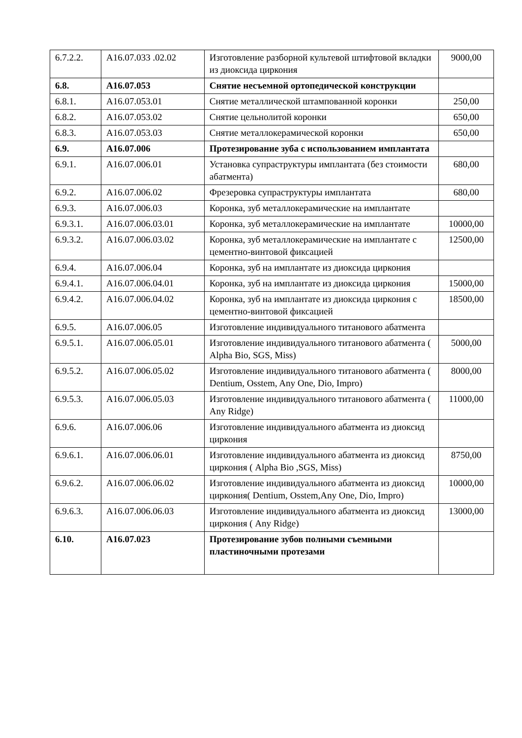| 6.7.2.2. | А16.07.033 .02.02 | Изготовление разборной культевой штифтовой вкладки из диоксида циркония | 9000,00 |
| 6.8. | А16.07.053 | Снятие несъемной ортопедической конструкции | |
| 6.8.1. | А16.07.053.01 | Снятие металлической штампованной коронки | 250,00 |
| 6.8.2. | А16.07.053.02 | Снятие цельнолитой коронки | 650,00 |
| 6.8.3. | А16.07.053.03 | Снятие металлокерамической коронки | 650,00 |
| 6.9. | А16.07.006 | Протезирование зуба с использованием имплантата | |
| 6.9.1. | А16.07.006.01 | Установка супраструктуры имплантата (без стоимости абатмента) | 680,00 |
| 6.9.2. | А16.07.006.02 | Фрезеровка супраструктуры имплантата | 680,00 |
| 6.9.3. | А16.07.006.03 | Коронка, зуб металлокерамические на имплантате | |
| 6.9.3.1. | А16.07.006.03.01 | Коронка, зуб металлокерамические на имплантате | 10000,00 |
| 6.9.3.2. | А16.07.006.03.02 | Коронка, зуб металлокерамические на имплантате с цементно-винтовой фиксацией | 12500,00 |
| 6.9.4. | А16.07.006.04 | Коронка, зуб на имплантате из диоксида циркония | |
| 6.9.4.1. | А16.07.006.04.01 | Коронка, зуб на имплантате из диоксида циркония | 15000,00 |
| 6.9.4.2. | А16.07.006.04.02 | Коронка, зуб на имплантате из диоксида циркония с цементно-винтовой фиксацией | 18500,00 |
| 6.9.5. | А16.07.006.05 | Изготовление индивидуального титанового абатмента | |
| 6.9.5.1. | А16.07.006.05.01 | Изготовление индивидуального титанового абатмента ( Alpha Bio, SGS, Miss) | 5000,00 |
| 6.9.5.2. | А16.07.006.05.02 | Изготовление индивидуального титанового абатмента ( Dentium, Osstem, Any One, Dio, Impro) | 8000,00 |
| 6.9.5.3. | А16.07.006.05.03 | Изготовление индивидуального титанового абатмента ( Any Ridge) | 11000,00 |
| 6.9.6. | А16.07.006.06 | Изготовление индивидуального абатмента из диоксид циркония | |
| 6.9.6.1. | А16.07.006.06.01 | Изготовление индивидуального абатмента из диоксид циркония ( Alpha Bio ,SGS, Miss) | 8750,00 |
| 6.9.6.2. | А16.07.006.06.02 | Изготовление индивидуального абатмента из диоксид циркония( Dentium, Osstem,Any One, Dio, Impro) | 10000,00 |
| 6.9.6.3. | А16.07.006.06.03 | Изготовление индивидуального абатмента из диоксид циркония ( Any Ridge) | 13000,00 |
| 6.10. | А16.07.023 | Протезирование зубов полными съемными пластиночными протезами | |